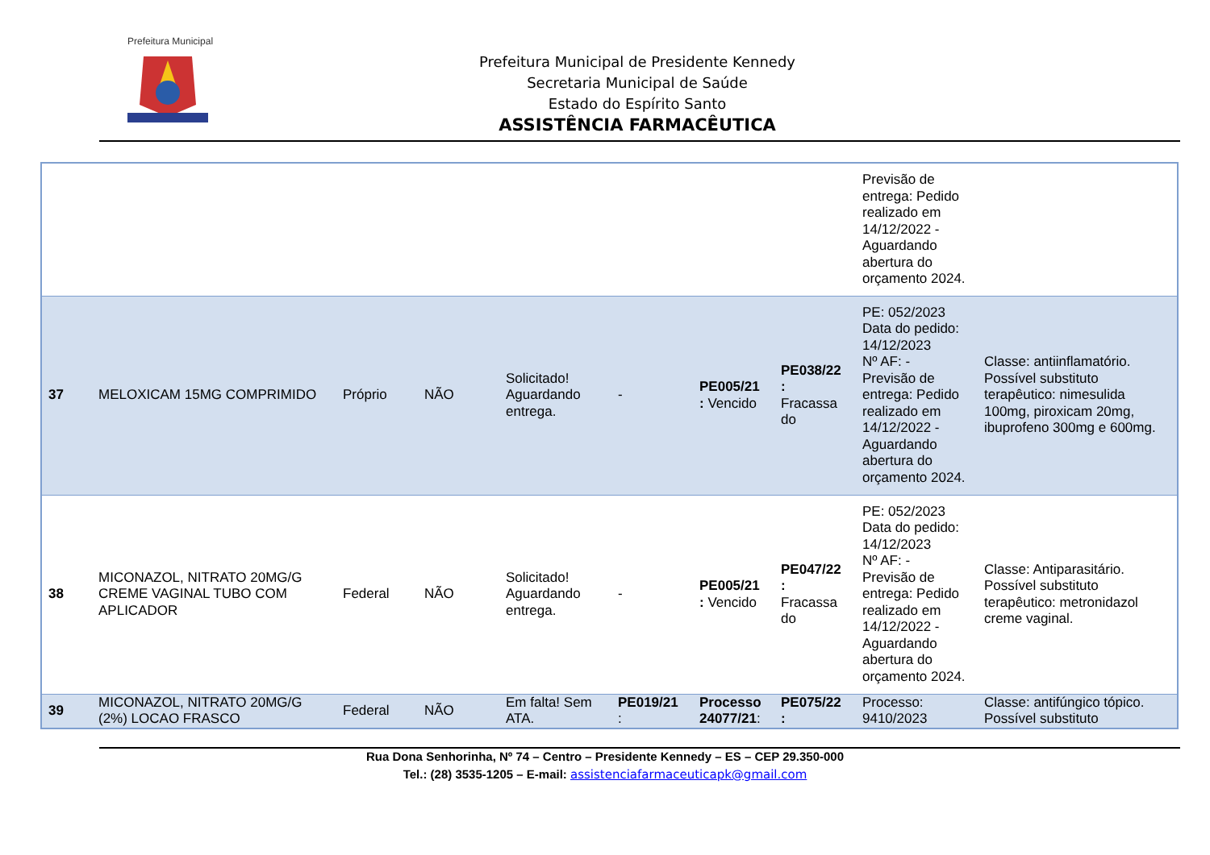Prefeitura Municipal
Prefeitura Municipal de Presidente Kennedy
Secretaria Municipal de Saúde
Estado do Espírito Santo
ASSISTÊNCIA FARMACÊUTICA
| | | | | | | | | Previsão de entrega: Pedido realizado em 14/12/2022 - Aguardando abertura do orçamento 2024. | |
| 37 | MELOXICAM 15MG COMPRIMIDO | Próprio | NÃO | Solicitado! Aguardando entrega. | - | PE005/21 : Vencido | PE038/22 : Fracassa do | PE: 052/2023 Data do pedido: 14/12/2023 Nº AF: - Previsão de entrega: Pedido realizado em 14/12/2022 - Aguardando abertura do orçamento 2024. | Classe: antiinflamatório. Possível substituto terapêutico: nimesulida 100mg, piroxicam 20mg, ibuprofeno 300mg e 600mg. |
| 38 | MICONAZOL, NITRATO 20MG/G CREME VAGINAL TUBO COM APLICADOR | Federal | NÃO | Solicitado! Aguardando entrega. | - | PE005/21 : Vencido | PE047/22 : Fracassa do | PE: 052/2023 Data do pedido: 14/12/2023 Nº AF: - Previsão de entrega: Pedido realizado em 14/12/2022 - Aguardando abertura do orçamento 2024. | Classe: Antiparasitário. Possível substituto terapêutico: metronidazol creme vaginal. |
| 39 | MICONAZOL, NITRATO 20MG/G (2%) LOCAO FRASCO | Federal | NÃO | Em falta! Sem ATA. | PE019/21 : | Processo 24077/21 : | PE075/22 : | Processo: 9410/2023 | Classe: antifúngico tópico. Possível substituto |
Rua Dona Senhorinha, Nº 74 – Centro – Presidente Kennedy – ES – CEP 29.350-000
Tel.: (28) 3535-1205 – E-mail: assistenciafarmaceuticapk@gmail.com